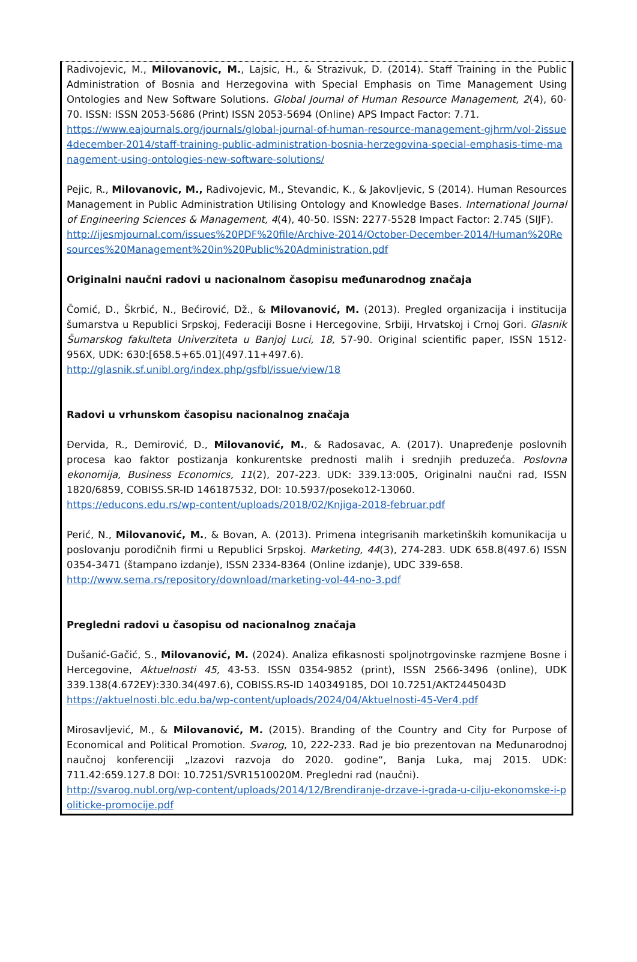Radivojevic, M., Milovanovic, M., Lajsic, H., & Strazivuk, D. (2014). Staff Training in the Public Administration of Bosnia and Herzegovina with Special Emphasis on Time Management Using Ontologies and New Software Solutions. Global Journal of Human Resource Management, 2(4), 60-70. ISSN: ISSN 2053-5686 (Print) ISSN 2053-5694 (Online) APS Impact Factor: 7.71.
https://www.eajournals.org/journals/global-journal-of-human-resource-management-gjhrm/vol-2issue4december-2014/staff-training-public-administration-bosnia-herzegovina-special-emphasis-time-management-using-ontologies-new-software-solutions/
Pejic, R., Milovanovic, M., Radivojevic, M., Stevandic, K., & Jakovljevic, S (2014). Human Resources Management in Public Administration Utilising Ontology and Knowledge Bases. International Journal of Engineering Sciences & Management, 4(4), 40-50. ISSN: 2277-5528 Impact Factor: 2.745 (SIJF).
http://ijesmjournal.com/issues%20PDF%20file/Archive-2014/October-December-2014/Human%20Resources%20Management%20in%20Public%20Administration.pdf
Originalni naučni radovi u nacionalnom časopisu međunarodnog značaja
Čomić, D., Škrbić, N., Bećirović, Dž., & Milovanović, M. (2013). Pregled organizacija i institucija šumarstva u Republici Srpskoj, Federaciji Bosne i Hercegovine, Srbiji, Hrvatskoj i Crnoj Gori. Glasnik Šumarskog fakulteta Univerziteta u Banjoj Luci, 18, 57-90. Original scientific paper, ISSN 1512-956X, UDK: 630:[658.5+65.01](497.11+497.6).
http://glasnik.sf.unibl.org/index.php/gsfbl/issue/view/18
Radovi u vrhunskom časopisu nacionalnog značaja
Đervida, R., Demirović, D., Milovanović, M., & Radosavac, A. (2017). Unapređenje poslovnih procesa kao faktor postizanja konkurentske prednosti malih i srednjih preduzeća. Poslovna ekonomija, Business Economics, 11(2), 207-223. UDK: 339.13:005, Originalni naučni rad, ISSN 1820/6859, COBISS.SR-ID 146187532, DOI: 10.5937/poseko12-13060.
https://educons.edu.rs/wp-content/uploads/2018/02/Knjiga-2018-februar.pdf
Perić, N., Milovanović, M., & Bovan, A. (2013). Primena integrisanih marketinških komunikacija u poslovanju porodičnih firmi u Republici Srpskoj. Marketing, 44(3), 274-283. UDK 658.8(497.6) ISSN 0354-3471 (štampano izdanje), ISSN 2334-8364 (Online izdanje), UDC 339-658.
http://www.sema.rs/repository/download/marketing-vol-44-no-3.pdf
Pregledni radovi u časopisu od nacionalnog značaja
Dušanić-Gačić, S., Milovanović, M. (2024). Analiza efikasnosti spoljnotrgovinske razmjene Bosne i Hercegovine, Aktuelnosti 45, 43-53. ISSN 0354-9852 (print), ISSN 2566-3496 (online), UDK 339.138(4.672EУ):330.34(497.6), COBISS.RS-ID 140349185, DOI 10.7251/AKT2445043D
https://aktuelnosti.blc.edu.ba/wp-content/uploads/2024/04/Aktuelnosti-45-Ver4.pdf
Mirosavljević, M., & Milovanović, M. (2015). Branding of the Country and City for Purpose of Economical and Political Promotion. Svarog, 10, 222-233. Rad je bio prezentovan na Međunarodnoj naučnoj konferenciji „Izazovi razvoja do 2020. godine“, Banja Luka, maj 2015. UDK: 711.42:659.127.8 DOI: 10.7251/SVR1510020M. Pregledni rad (naučni).
http://svarog.nubl.org/wp-content/uploads/2014/12/Brendiranje-drzave-i-grada-u-cilju-ekonomske-i-politicke-promocije.pdf